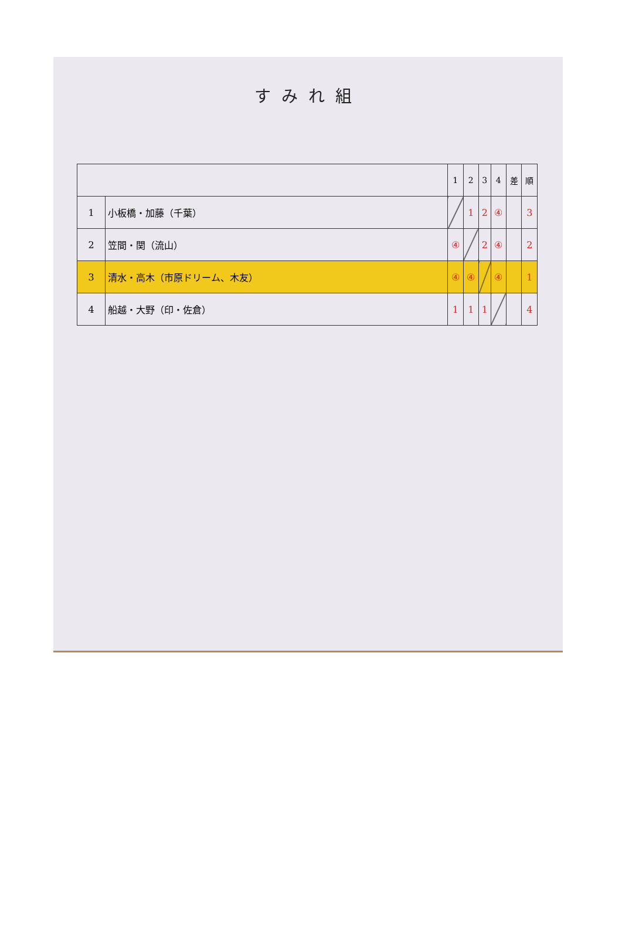すみれ組
| | | 1 | 2 | 3 | 4 | 差 | 順 |
| --- | --- | --- | --- | --- | --- | --- | --- |
| 1 | 小板橋・加藤（千葉） | | 1 | 2 | ④ | | 3 |
| 2 | 笠間・関（流山） | ④ | | 2 | ④ | | 2 |
| 3 | 清水・高木（市原ドリーム、木友） | ④ | ④ | | ④ | | 1 |
| 4 | 船越・大野（印・佐倉） | 1 | 1 | 1 | | | 4 |